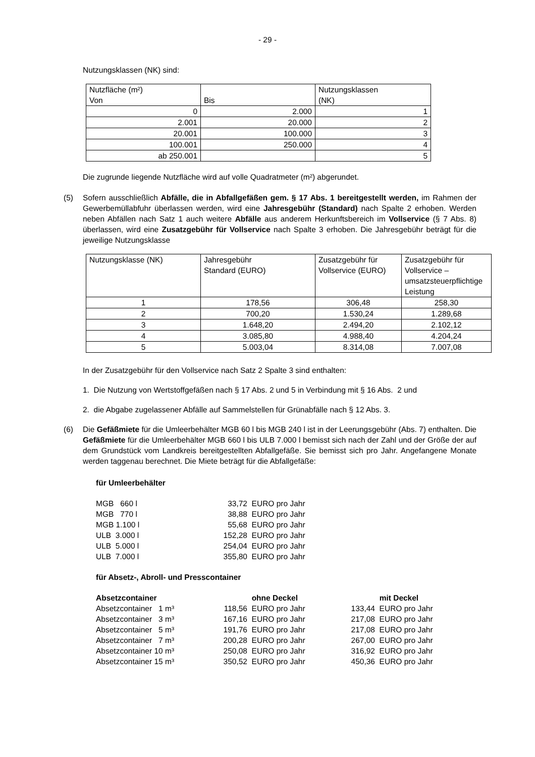- 29 -
Nutzungsklassen (NK) sind:
| Nutzfläche (m²) Von | Bis | Nutzungsklassen (NK) |
| 0 | 2.000 | 1 |
| 2.001 | 20.000 | 2 |
| 20.001 | 100.000 | 3 |
| 100.001 | 250.000 | 4 |
| ab 250.001 | | 5 |
Die zugrunde liegende Nutzfläche wird auf volle Quadratmeter (m²) abgerundet.
(5) Sofern ausschließlich Abfälle, die in Abfallgefäßen gem. § 17 Abs. 1 bereitgestellt werden, im Rahmen der Gewerbemüllabfuhr überlassen werden, wird eine Jahresgebühr (Standard) nach Spalte 2 erhoben. Werden neben Abfällen nach Satz 1 auch weitere Abfälle aus anderem Herkunftsbereich im Vollservice (§ 7 Abs. 8) überlassen, wird eine Zusatzgebühr für Vollservice nach Spalte 3 erhoben. Die Jahresgebühr beträgt für die jeweilige Nutzungsklasse
| Nutzungsklasse (NK) | Jahresgebühr Standard (EURO) | Zusatzgebühr für Vollservice (EURO) | Zusatzgebühr für Vollservice – umsatzsteuerpflichtige Leistung |
| 1 | 178,56 | 306,48 | 258,30 |
| 2 | 700,20 | 1.530,24 | 1.289,68 |
| 3 | 1.648,20 | 2.494,20 | 2.102,12 |
| 4 | 3.085,80 | 4.988,40 | 4.204,24 |
| 5 | 5.003,04 | 8.314,08 | 7.007,08 |
In der Zusatzgebühr für den Vollservice nach Satz 2 Spalte 3 sind enthalten:
1. Die Nutzung von Wertstoffgefäßen nach § 17 Abs. 2 und 5 in Verbindung mit § 16 Abs. 2 und
2. die Abgabe zugelassener Abfälle auf Sammelstellen für Grünabfälle nach § 12 Abs. 3.
(6) Die Gefäßmiete für die Umleerbehälter MGB 60 l bis MGB 240 l ist in der Leerungsgebühr (Abs. 7) enthalten. Die Gefäßmiete für die Umleerbehälter MGB 660 l bis ULB 7.000 l bemisst sich nach der Zahl und der Größe der auf dem Grundstück vom Landkreis bereitgestellten Abfallgefäße. Sie bemisst sich pro Jahr. Angefangene Monate werden taggenau berechnet. Die Miete beträgt für die Abfallgefäße:
für Umleerbehälter
| MGB 660 l | 33,72 | EURO pro Jahr |
| MGB 770 l | 38,88 | EURO pro Jahr |
| MGB 1.100 l | 55,68 | EURO pro Jahr |
| ULB 3.000 l | 152,28 | EURO pro Jahr |
| ULB 5.000 l | 254,04 | EURO pro Jahr |
| ULB 7.000 l | 355,80 | EURO pro Jahr |
für Absetz-, Abroll- und Presscontainer
| Absetzcontainer | | ohne Deckel | | mit Deckel |
| Absetzcontainer 1 m³ | 118,56 | EURO pro Jahr | 133,44 | EURO pro Jahr |
| Absetzcontainer 3 m³ | 167,16 | EURO pro Jahr | 217,08 | EURO pro Jahr |
| Absetzcontainer 5 m³ | 191,76 | EURO pro Jahr | 217,08 | EURO pro Jahr |
| Absetzcontainer 7 m³ | 200,28 | EURO pro Jahr | 267,00 | EURO pro Jahr |
| Absetzcontainer 10 m³ | 250,08 | EURO pro Jahr | 316,92 | EURO pro Jahr |
| Absetzcontainer 15 m³ | 350,52 | EURO pro Jahr | 450,36 | EURO pro Jahr |